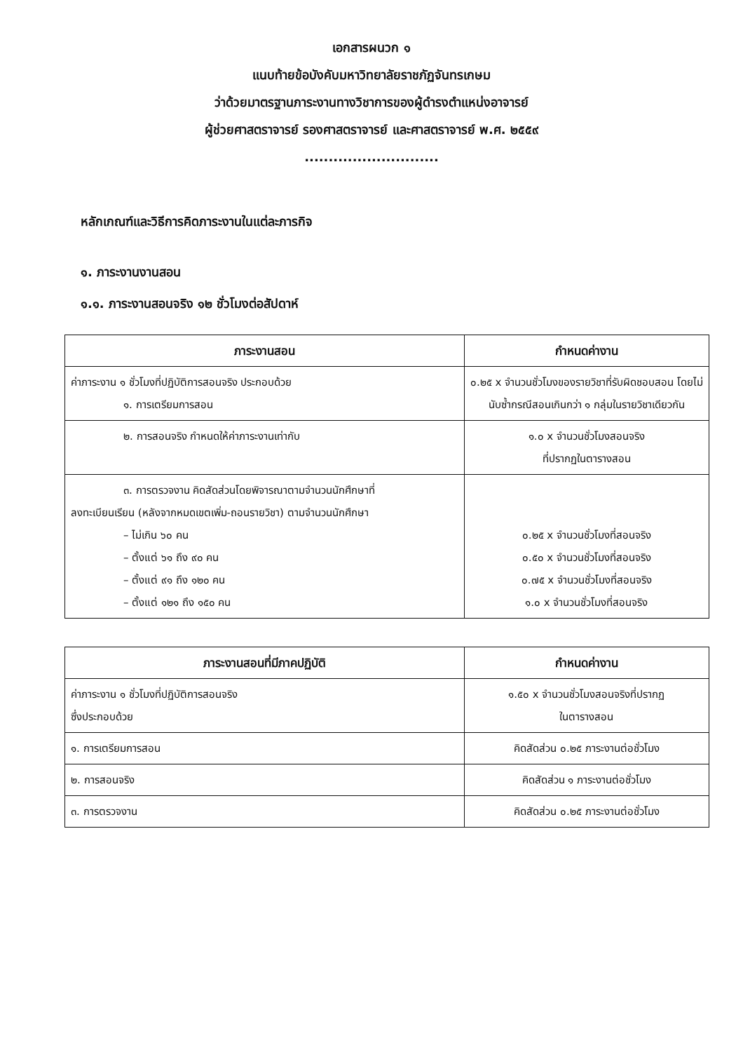เอกสารผนวก ๑
แนบท้ายข้อบังคับมหาวิทยาลัยราชภัฏจันทรเกษม
ว่าด้วยมาตรฐานภาระงานทางวิชาการของผู้ดำรงตำแหน่งอาจารย์
ผู้ช่วยศาสตราจารย์ รองศาสตราจารย์ และศาสตราจารย์ พ.ศ. ๒๕๕๙
............................
หลักเกณฑ์และวิธีการคิดภาระงานในแต่ละภารกิจ
๑. ภาระงานงานสอน
๑.๑. ภาระงานสอนจริง ๑๒ ชั่วโมงต่อสัปดาห์
| ภาระงานสอน | กำหนดค่างาน |
| --- | --- |
| ค่าภาระงาน ๑ ชั่วโมงที่ปฏิบัติการสอนจริง ประกอบด้วย ๑. การเตรียมการสอน | ๐.๒๕ x จำนวนชั่วโมงของรายวิชาที่รับผิดชอบสอน โดยไม่นับซ้ำกรณีสอนเกินกว่า ๑ กลุ่มในรายวิชาเดียวกัน |
| ๒. การสอนจริง กำหนดให้ค่าภาระงานเท่ากับ | ๑.๐ x จำนวนชั่วโมงสอนจริง ที่ปรากฏในตารางสอน |
| ๓. การตรวจงาน คิดสัดส่วนโดยพิจารณาตามจำนวนนักศึกษาที่ ลงทะเบียนเรียน (หลังจากหมดเขตเพิ่ม-ถอนรายวิชา) ตามจำนวนนักศึกษา – ไม่เกิน ๖๐ คน – ตั้งแต่ ๖๑ ถึง ๙๐ คน – ตั้งแต่ ๙๑ ถึง ๑๒๐ คน – ตั้งแต่ ๑๒๑ ถึง ๑๕๐ คน | ๐.๒๕ x จำนวนชั่วโมงที่สอนจริง ๐.๕๐ x จำนวนชั่วโมงที่สอนจริง ๐.๗๕ x จำนวนชั่วโมงที่สอนจริง ๑.๐ x จำนวนชั่วโมงที่สอนจริง |
| ภาระงานสอนที่มีภาคปฏิบัติ | กำหนดค่างาน |
| --- | --- |
| ค่าภาระงาน ๑ ชั่วโมงที่ปฏิบัติการสอนจริง ซึ่งประกอบด้วย | ๑.๕๐ x จำนวนชั่วโมงสอนจริงที่ปรากฏ ในตารางสอน |
| ๑. การเตรียมการสอน | คิดสัดส่วน ๐.๒๕ ภาระงานต่อชั่วโมง |
| ๒. การสอนจริง | คิดสัดส่วน ๑ ภาระงานต่อชั่วโมง |
| ๓. การตรวจงาน | คิดสัดส่วน ๐.๒๕ ภาระงานต่อชั่วโมง |